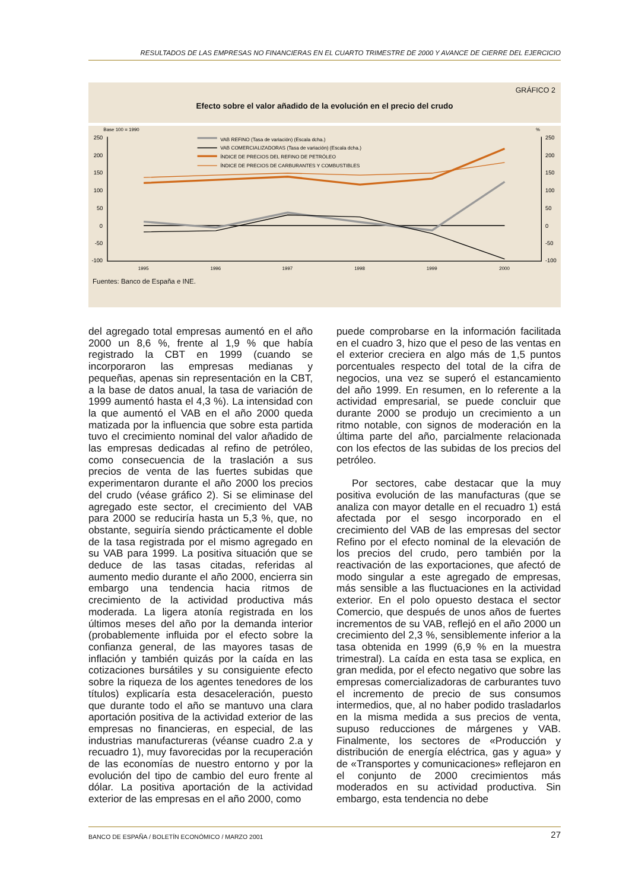RESULTADOS DE LAS EMPRESAS NO FINANCIERAS EN EL CUARTO TRIMESTRE DE 2000 Y AVANCE DE CIERRE DEL EJERCICIO
GRÁFICO 2
Efecto sobre el valor añadido de la evolución en el precio del crudo
Base 100 = 1990
%
250
200
150
100
50
0
-50
-100
250
200
150
100
50
0
-50
-100
1995
1996
1997
1998
1999
2000
VAB REFINO (Tasa de variación) (Escala dcha.)
VAB COMERCIALIZADORAS (Tasa de variación) (Escala dcha.)
ÍNDICE DE PRECIOS DEL REFINO DE PETRÓLEO
ÍNDICE DE PRECIOS DE CARBURANTES Y COMBUSTIBLES
Fuentes: Banco de España e INE.
del agregado total empresas aumentó en el año 2000 un 8,6 %, frente al 1,9 % que había registrado la CBT en 1999 (cuando se incorporaron las empresas medianas y pequeñas, apenas sin representación en la CBT, a la base de datos anual, la tasa de variación de 1999 aumentó hasta el 4,3 %). La intensidad con la que aumentó el VAB en el año 2000 queda matizada por la influencia que sobre esta partida tuvo el crecimiento nominal del valor añadido de las empresas dedicadas al refino de petróleo, como consecuencia de la traslación a sus precios de venta de las fuertes subidas que experimentaron durante el año 2000 los precios del crudo (véase gráfico 2). Si se eliminase del agregado este sector, el crecimiento del VAB para 2000 se reduciría hasta un 5,3 %, que, no obstante, seguiría siendo prácticamente el doble de la tasa registrada por el mismo agregado en su VAB para 1999. La positiva situación que se deduce de las tasas citadas, referidas al aumento medio durante el año 2000, encierra sin embargo una tendencia hacia ritmos de crecimiento de la actividad productiva más moderada. La ligera atonía registrada en los últimos meses del año por la demanda interior (probablemente influida por el efecto sobre la confianza general, de las mayores tasas de inflación y también quizás por la caída en las cotizaciones bursátiles y su consiguiente efecto sobre la riqueza de los agentes tenedores de los títulos) explicaría esta desaceleración, puesto que durante todo el año se mantuvo una clara aportación positiva de la actividad exterior de las empresas no financieras, en especial, de las industrias manufactureras (véanse cuadro 2.a y recuadro 1), muy favorecidas por la recuperación de las economías de nuestro entorno y por la evolución del tipo de cambio del euro frente al dólar. La positiva aportación de la actividad exterior de las empresas en el año 2000, como
puede comprobarse en la información facilitada en el cuadro 3, hizo que el peso de las ventas en el exterior creciera en algo más de 1,5 puntos porcentuales respecto del total de la cifra de negocios, una vez se superó el estancamiento del año 1999. En resumen, en lo referente a la actividad empresarial, se puede concluir que durante 2000 se produjo un crecimiento a un ritmo notable, con signos de moderación en la última parte del año, parcialmente relacionada con los efectos de las subidas de los precios del petróleo.
Por sectores, cabe destacar que la muy positiva evolución de las manufacturas (que se analiza con mayor detalle en el recuadro 1) está afectada por el sesgo incorporado en el crecimiento del VAB de las empresas del sector Refino por el efecto nominal de la elevación de los precios del crudo, pero también por la reactivación de las exportaciones, que afectó de modo singular a este agregado de empresas, más sensible a las fluctuaciones en la actividad exterior. En el polo opuesto destaca el sector Comercio, que después de unos años de fuertes incrementos de su VAB, reflejó en el año 2000 un crecimiento del 2,3 %, sensiblemente inferior a la tasa obtenida en 1999 (6,9 % en la muestra trimestral). La caída en esta tasa se explica, en gran medida, por el efecto negativo que sobre las empresas comercializadoras de carburantes tuvo el incremento de precio de sus consumos intermedios, que, al no haber podido trasladarlos en la misma medida a sus precios de venta, supuso reducciones de márgenes y VAB. Finalmente, los sectores de «Producción y distribución de energía eléctrica, gas y agua» y de «Transportes y comunicaciones» reflejaron en el conjunto de 2000 crecimientos más moderados en su actividad productiva. Sin embargo, esta tendencia no debe
BANCO DE ESPAÑA / BOLETÍN ECONÓMICO / MARZO 2001 27